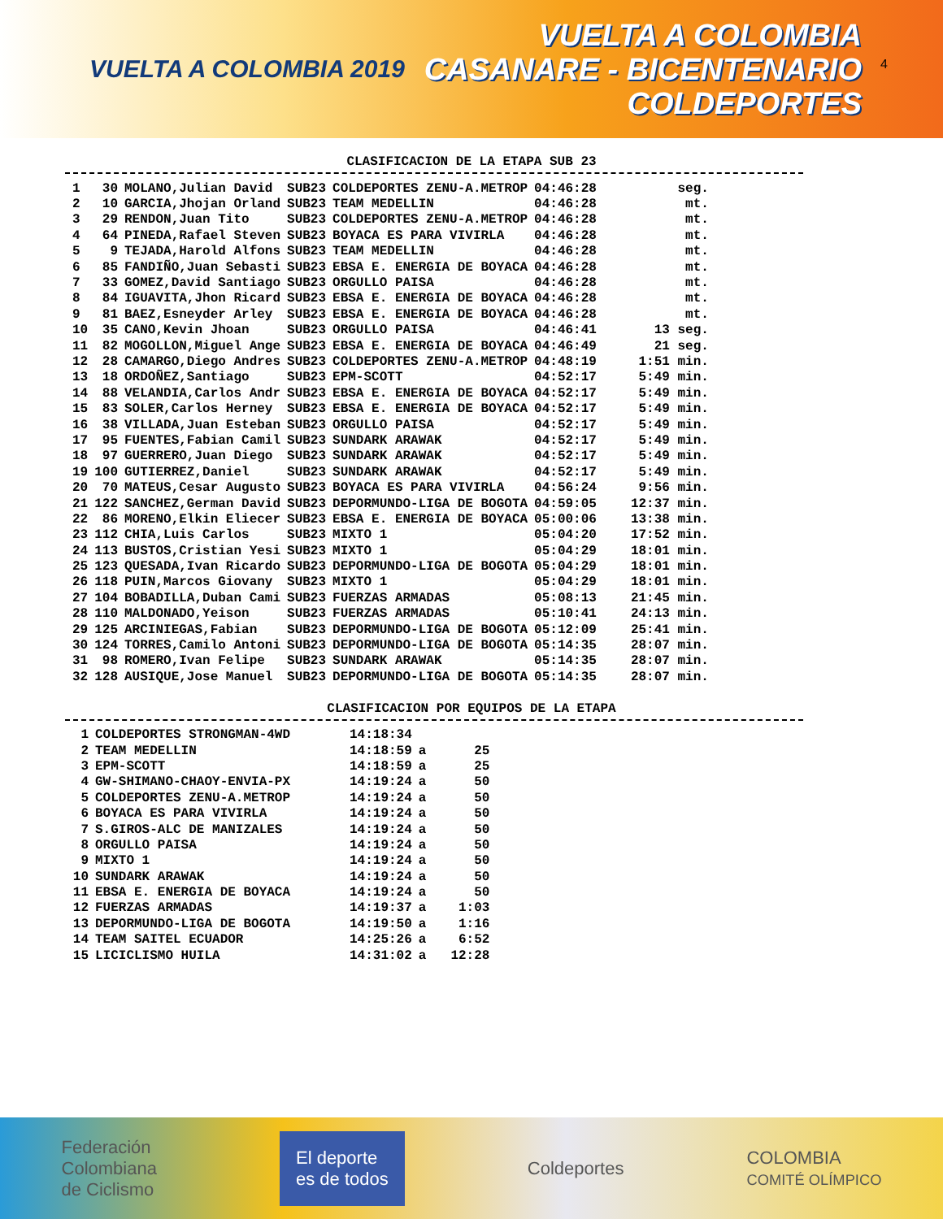VUELTA A COLOMBIA 2019
VUELTA A COLOMBIA
CASANARE - BICENTENARIO
COLDEPORTES
4
CLASIFICACION DE LA ETAPA SUB 23
| 1 | 30 | MOLANO,Julian David | SUB23 | COLDEPORTES ZENU-A.METROP | 04:46:28 | seg. |
| 2 | 10 | GARCIA,Jhojan Orland | SUB23 | TEAM MEDELLIN | 04:46:28 | mt. |
| 3 | 29 | RENDON,Juan Tito | SUB23 | COLDEPORTES ZENU-A.METROP | 04:46:28 | mt. |
| 4 | 64 | PINEDA,Rafael Steven | SUB23 | BOYACA ES PARA VIVIRLA | 04:46:28 | mt. |
| 5 | 9 | TEJADA,Harold Alfons | SUB23 | TEAM MEDELLIN | 04:46:28 | mt. |
| 6 | 85 | FANDIÑO,Juan Sebasti | SUB23 | EBSA E. ENERGIA DE BOYACA | 04:46:28 | mt. |
| 7 | 33 | GOMEZ,David Santiago | SUB23 | ORGULLO PAISA | 04:46:28 | mt. |
| 8 | 84 | IGUAVITA,Jhon Ricard | SUB23 | EBSA E. ENERGIA DE BOYACA | 04:46:28 | mt. |
| 9 | 81 | BAEZ,Esneyder Arley | SUB23 | EBSA E. ENERGIA DE BOYACA | 04:46:28 | mt. |
| 10 | 35 | CANO,Kevin Jhoan | SUB23 | ORGULLO PAISA | 04:46:41 | 13 seg. |
| 11 | 82 | MOGOLLON,Miguel Ange | SUB23 | EBSA E. ENERGIA DE BOYACA | 04:46:49 | 21 seg. |
| 12 | 28 | CAMARGO,Diego Andres | SUB23 | COLDEPORTES ZENU-A.METROP | 04:48:19 | 1:51 min. |
| 13 | 18 | ORDOÑEZ,Santiago | SUB23 | EPM-SCOTT | 04:52:17 | 5:49 min. |
| 14 | 88 | VELANDIA,Carlos Andr | SUB23 | EBSA E. ENERGIA DE BOYACA | 04:52:17 | 5:49 min. |
| 15 | 83 | SOLER,Carlos Herney | SUB23 | EBSA E. ENERGIA DE BOYACA | 04:52:17 | 5:49 min. |
| 16 | 38 | VILLADA,Juan Esteban | SUB23 | ORGULLO PAISA | 04:52:17 | 5:49 min. |
| 17 | 95 | FUENTES,Fabian Camil | SUB23 | SUNDARK ARAWAK | 04:52:17 | 5:49 min. |
| 18 | 97 | GUERRERO,Juan Diego | SUB23 | SUNDARK ARAWAK | 04:52:17 | 5:49 min. |
| 19 | 100 | GUTIERREZ,Daniel | SUB23 | SUNDARK ARAWAK | 04:52:17 | 5:49 min. |
| 20 | 70 | MATEUS,Cesar Augusto | SUB23 | BOYACA ES PARA VIVIRLA | 04:56:24 | 9:56 min. |
| 21 | 122 | SANCHEZ,German David | SUB23 | DEPORMUNDO-LIGA DE BOGOTA | 04:59:05 | 12:37 min. |
| 22 | 86 | MORENO,Elkin Eliecer | SUB23 | EBSA E. ENERGIA DE BOYACA | 05:00:06 | 13:38 min. |
| 23 | 112 | CHIA,Luis Carlos | SUB23 | MIXTO 1 | 05:04:20 | 17:52 min. |
| 24 | 113 | BUSTOS,Cristian Yesi | SUB23 | MIXTO 1 | 05:04:29 | 18:01 min. |
| 25 | 123 | QUESADA,Ivan Ricardo | SUB23 | DEPORMUNDO-LIGA DE BOGOTA | 05:04:29 | 18:01 min. |
| 26 | 118 | PUIN,Marcos Giovany | SUB23 | MIXTO 1 | 05:04:29 | 18:01 min. |
| 27 | 104 | BOBADILLA,Duban Cami | SUB23 | FUERZAS ARMADAS | 05:08:13 | 21:45 min. |
| 28 | 110 | MALDONADO,Yeison | SUB23 | FUERZAS ARMADAS | 05:10:41 | 24:13 min. |
| 29 | 125 | ARCINIEGAS,Fabian | SUB23 | DEPORMUNDO-LIGA DE BOGOTA | 05:12:09 | 25:41 min. |
| 30 | 124 | TORRES,Camilo Antoni | SUB23 | DEPORMUNDO-LIGA DE BOGOTA | 05:14:35 | 28:07 min. |
| 31 | 98 | ROMERO,Ivan Felipe | SUB23 | SUNDARK ARAWAK | 05:14:35 | 28:07 min. |
| 32 | 128 | AUSIQUE,Jose Manuel | SUB23 | DEPORMUNDO-LIGA DE BOGOTA | 05:14:35 | 28:07 min. |
CLASIFICACION POR EQUIPOS DE LA ETAPA
| 1 | COLDEPORTES STRONGMAN-4WD | 14:18:34 | | |
| 2 | TEAM MEDELLIN | 14:18:59 | a | 25 |
| 3 | EPM-SCOTT | 14:18:59 | a | 25 |
| 4 | GW-SHIMANO-CHAOY-ENVIA-PX | 14:19:24 | a | 50 |
| 5 | COLDEPORTES ZENU-A.METROP | 14:19:24 | a | 50 |
| 6 | BOYACA ES PARA VIVIRLA | 14:19:24 | a | 50 |
| 7 | S.GIROS-ALC DE MANIZALES | 14:19:24 | a | 50 |
| 8 | ORGULLO PAISA | 14:19:24 | a | 50 |
| 9 | MIXTO 1 | 14:19:24 | a | 50 |
| 10 | SUNDARK ARAWAK | 14:19:24 | a | 50 |
| 11 | EBSA E. ENERGIA DE BOYACA | 14:19:24 | a | 50 |
| 12 | FUERZAS ARMADAS | 14:19:37 | a | 1:03 |
| 13 | DEPORMUNDO-LIGA DE BOGOTA | 14:19:50 | a | 1:16 |
| 14 | TEAM SAITEL ECUADOR | 14:25:26 | a | 6:52 |
| 15 | LICICLISMO HUILA | 14:31:02 | a | 12:28 |
Federación
Colombiana
de Ciclismo
El deporte
es de todos
Coldeportes
COLOMBIA
COMITÉ OLÍMPICO